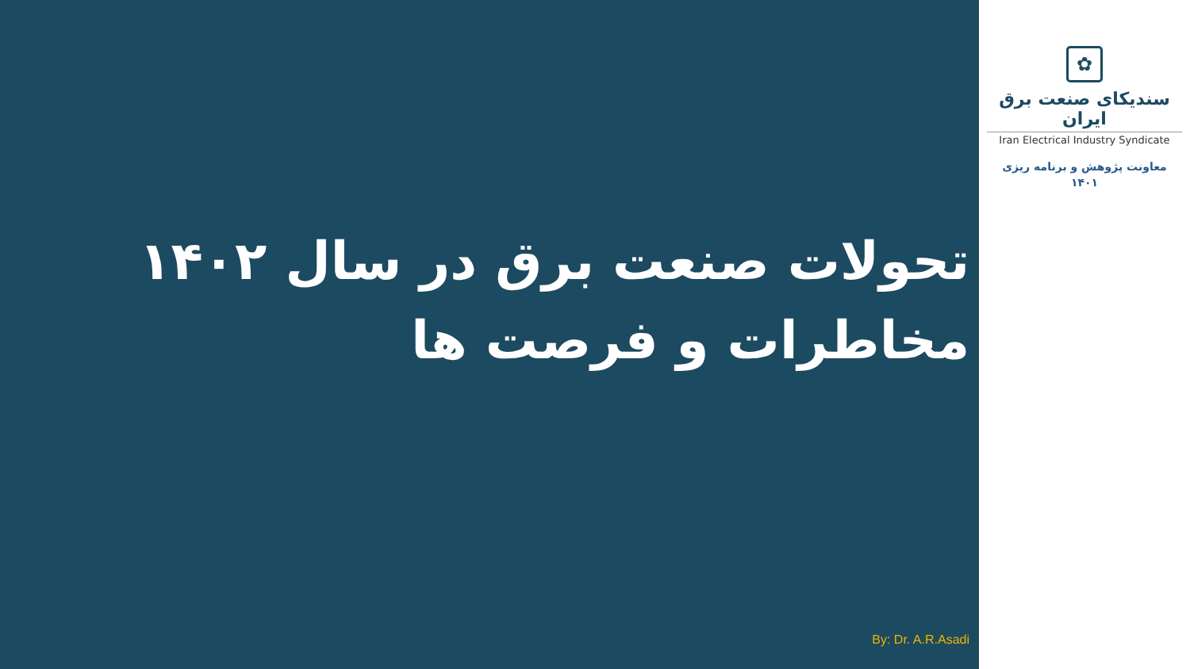تحولات صنعت برق در سال ۱۴۰۲
مخاطرات و فرصت ها
By: Dr. A.R.Asadi
✿
سندیکای صنعت برق ایران
Iran Electrical Industry Syndicate
معاونت پژوهش و برنامه ریزی
۱۴۰۱